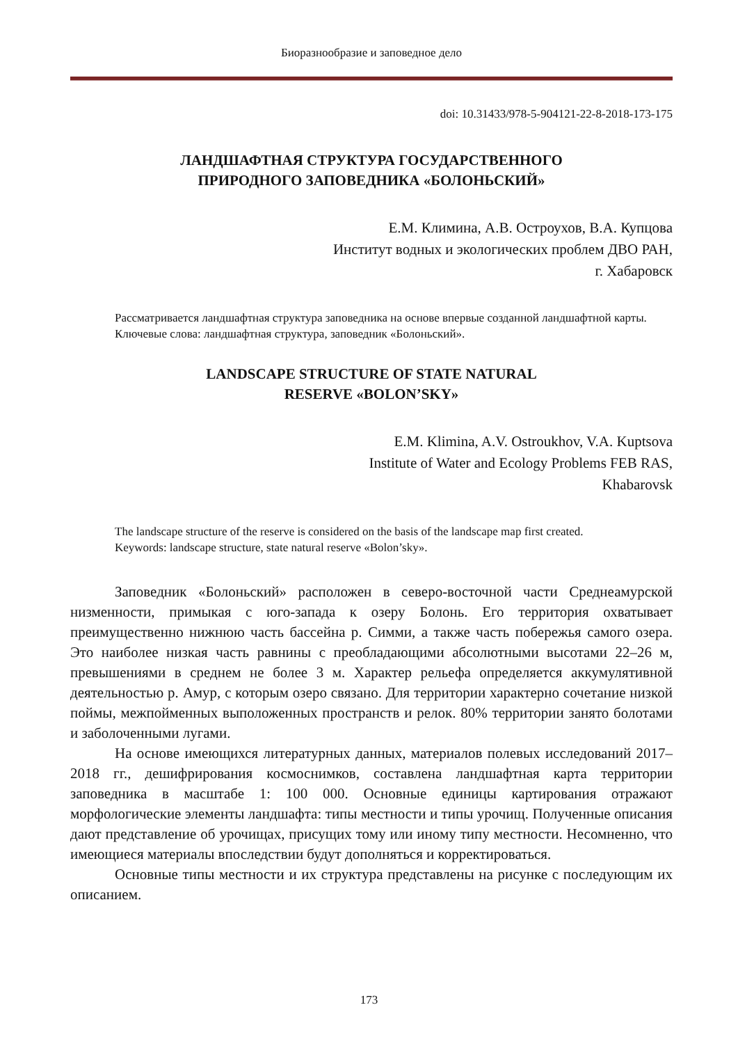Биоразнообразие и заповедное дело
doi: 10.31433/978-5-904121-22-8-2018-173-175
ЛАНДШАФТНАЯ СТРУКТУРА ГОСУДАРСТВЕННОГО
ПРИРОДНОГО ЗАПОВЕДНИКА «БОЛОНЬСКИЙ»
Е.М. Климина, А.В. Остроухов, В.А. Купцова
Институт водных и экологических проблем ДВО РАН,
г. Хабаровск
Рассматривается ландшафтная структура заповедника на основе впервые созданной ландшафтной карты.
Ключевые слова: ландшафтная структура, заповедник «Болоньский».
LANDSCAPE STRUCTURE OF STATE NATURAL
RESERVE «BOLON’SKY»
E.M. Klimina, A.V. Ostroukhov, V.A. Kuptsova
Institute of Water and Ecology Problems FEB RAS,
Khabarovsk
The landscape structure of the reserve is considered on the basis of the landscape map first created.
Keywords: landscape structure, state natural reserve «Bolon’sky».
Заповедник «Болоньский» расположен в северо-восточной части Среднеамурской низменности, примыкая с юго-запада к озеру Болонь. Его территория охватывает преимущественно нижнюю часть бассейна р. Симми, а также часть побережья самого озера. Это наиболее низкая часть равнины с преобладающими абсолютными высотами 22–26 м, превышениями в среднем не более 3 м. Характер рельефа определяется аккумулятивной деятельностью р. Амур, с которым озеро связано. Для территории характерно сочетание низкой поймы, межпойменных выположенных пространств и релок. 80% территории занято болотами и заболоченными лугами.
На основе имеющихся литературных данных, материалов полевых исследований 2017–2018 гг., дешифрирования космоснимков, составлена ландшафтная карта территории заповедника в масштабе 1: 100 000. Основные единицы картирования отражают морфологические элементы ландшафта: типы местности и типы урочищ. Полученные описания дают представление об урочищах, присущих тому или иному типу местности. Несомненно, что имеющиеся материалы впоследствии будут дополняться и корректироваться.
Основные типы местности и их структура представлены на рисунке с последующим их описанием.
173